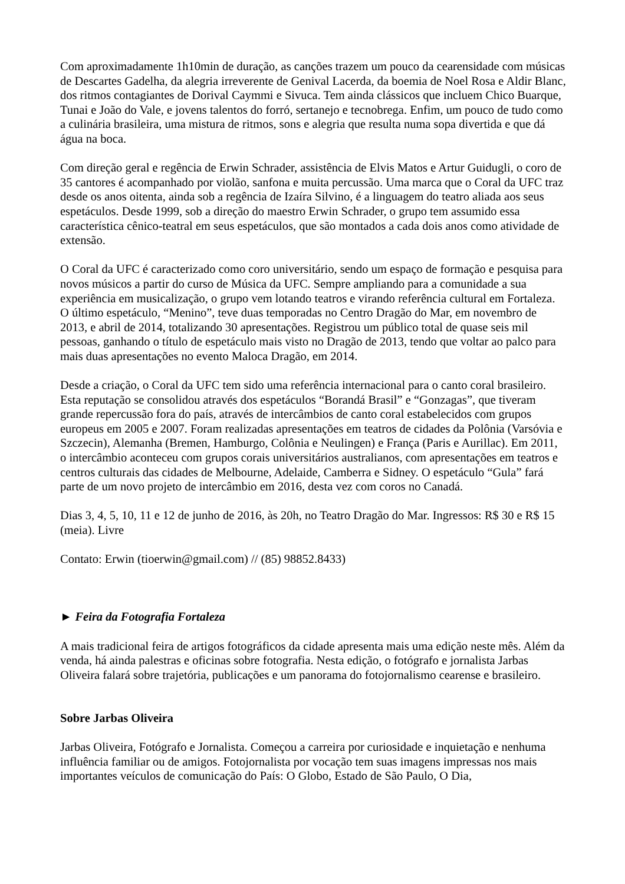Com aproximadamente 1h10min de duração, as canções trazem um pouco da cearensidade com músicas de Descartes Gadelha, da alegria irreverente de Genival Lacerda, da boemia de Noel Rosa e Aldir Blanc, dos ritmos contagiantes de Dorival Caymmi e Sivuca. Tem ainda clássicos que incluem Chico Buarque, Tunai e João do Vale, e jovens talentos do forró, sertanejo e tecnobrega. Enfim, um pouco de tudo como a culinária brasileira, uma mistura de ritmos, sons e alegria que resulta numa sopa divertida e que dá água na boca.
Com direção geral e regência de Erwin Schrader, assistência de Elvis Matos e Artur Guidugli, o coro de 35 cantores é acompanhado por violão, sanfona e muita percussão. Uma marca que o Coral da UFC traz desde os anos oitenta, ainda sob a regência de Izaíra Silvino, é a linguagem do teatro aliada aos seus espetáculos. Desde 1999, sob a direção do maestro Erwin Schrader, o grupo tem assumido essa característica cênico-teatral em seus espetáculos, que são montados a cada dois anos como atividade de extensão.
O Coral da UFC é caracterizado como coro universitário, sendo um espaço de formação e pesquisa para novos músicos a partir do curso de Música da UFC. Sempre ampliando para a comunidade a sua experiência em musicalização, o grupo vem lotando teatros e virando referência cultural em Fortaleza. O último espetáculo, “Menino”, teve duas temporadas no Centro Dragão do Mar, em novembro de 2013, e abril de 2014, totalizando 30 apresentações. Registrou um público total de quase seis mil pessoas, ganhando o título de espetáculo mais visto no Dragão de 2013, tendo que voltar ao palco para mais duas apresentações no evento Maloca Dragão, em 2014.
Desde a criação, o Coral da UFC tem sido uma referência internacional para o canto coral brasileiro. Esta reputação se consolidou através dos espetáculos “Borandá Brasil” e “Gonzagas”, que tiveram grande repercussão fora do país, através de intercâmbios de canto coral estabelecidos com grupos europeus em 2005 e 2007. Foram realizadas apresentações em teatros de cidades da Polônia (Varsóvia e Szczecin), Alemanha (Bremen, Hamburgo, Colônia e Neulingen) e França (Paris e Aurillac). Em 2011, o intercâmbio aconteceu com grupos corais universitários australianos, com apresentações em teatros e centros culturais das cidades de Melbourne, Adelaide, Camberra e Sidney. O espetáculo “Gula” fará parte de um novo projeto de intercâmbio em 2016, desta vez com coros no Canadá.
Dias 3, 4, 5, 10, 11 e 12 de junho de 2016, às 20h, no Teatro Dragão do Mar. Ingressos: R$ 30 e R$ 15 (meia). Livre
Contato: Erwin (tioerwin@gmail.com) // (85) 98852.8433)
► Feira da Fotografia Fortaleza
A mais tradicional feira de artigos fotográficos da cidade apresenta mais uma edição neste mês. Além da venda, há ainda palestras e oficinas sobre fotografia. Nesta edição, o fotógrafo e jornalista Jarbas Oliveira falará sobre trajetória, publicações e um panorama do fotojornalismo cearense e brasileiro.
Sobre Jarbas Oliveira
Jarbas Oliveira, Fotógrafo e Jornalista. Começou a carreira por curiosidade e inquietação e nenhuma influência familiar ou de amigos. Fotojornalista por vocação tem suas imagens impressas nos mais importantes veículos de comunicação do País: O Globo, Estado de São Paulo, O Dia,